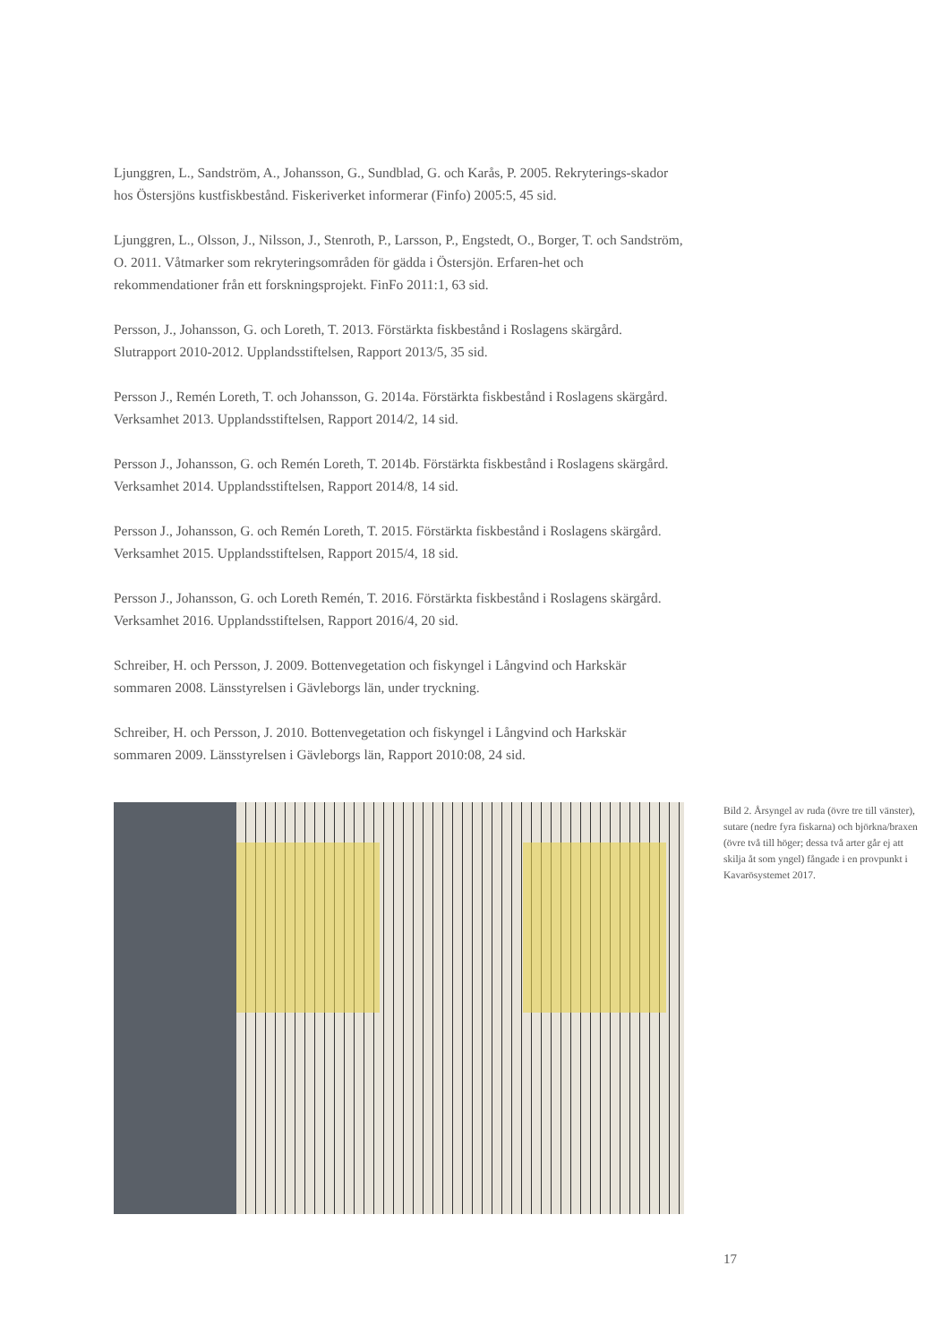Ljunggren, L., Sandström, A., Johansson, G., Sundblad, G. och Karås, P. 2005. Rekryterings-skador hos Östersjöns kustfiskbestånd. Fiskeriverket informerar (Finfo) 2005:5, 45 sid.
Ljunggren, L., Olsson, J., Nilsson, J., Stenroth, P., Larsson, P., Engstedt, O., Borger, T. och Sandström, O. 2011. Våtmarker som rekryteringsområden för gädda i Östersjön. Erfaren-het och rekommendationer från ett forskningsprojekt. FinFo 2011:1, 63 sid.
Persson, J., Johansson, G. och Loreth, T. 2013. Förstärkta fiskbestånd i Roslagens skärgård. Slutrapport 2010-2012. Upplandsstiftelsen, Rapport 2013/5, 35 sid.
Persson J., Remén Loreth, T. och Johansson, G. 2014a. Förstärkta fiskbestånd i Roslagens skärgård. Verksamhet 2013. Upplandsstiftelsen, Rapport 2014/2, 14 sid.
Persson J., Johansson, G. och Remén Loreth, T. 2014b. Förstärkta fiskbestånd i Roslagens skärgård. Verksamhet 2014. Upplandsstiftelsen, Rapport 2014/8, 14 sid.
Persson J., Johansson, G. och Remén Loreth, T. 2015. Förstärkta fiskbestånd i Roslagens skärgård. Verksamhet 2015. Upplandsstiftelsen, Rapport 2015/4, 18 sid.
Persson J., Johansson, G. och Loreth Remén, T. 2016. Förstärkta fiskbestånd i Roslagens skärgård. Verksamhet 2016. Upplandsstiftelsen, Rapport 2016/4, 20 sid.
Schreiber, H. och Persson, J. 2009. Bottenvegetation och fiskyngel i Långvind och Harkskär sommaren 2008. Länsstyrelsen i Gävleborgs län, under tryckning.
Schreiber, H. och Persson, J. 2010. Bottenvegetation och fiskyngel i Långvind och Harkskär sommaren 2009. Länsstyrelsen i Gävleborgs län, Rapport 2010:08, 24 sid.
Bild 2. Årsyngel av ruda (övre tre till vänster), sutare (nedre fyra fiskarna) och björkna/braxen (övre två till höger; dessa två arter går ej att skilja åt som yngel) fångade i en provpunkt i Kavarösystemet 2017.
17